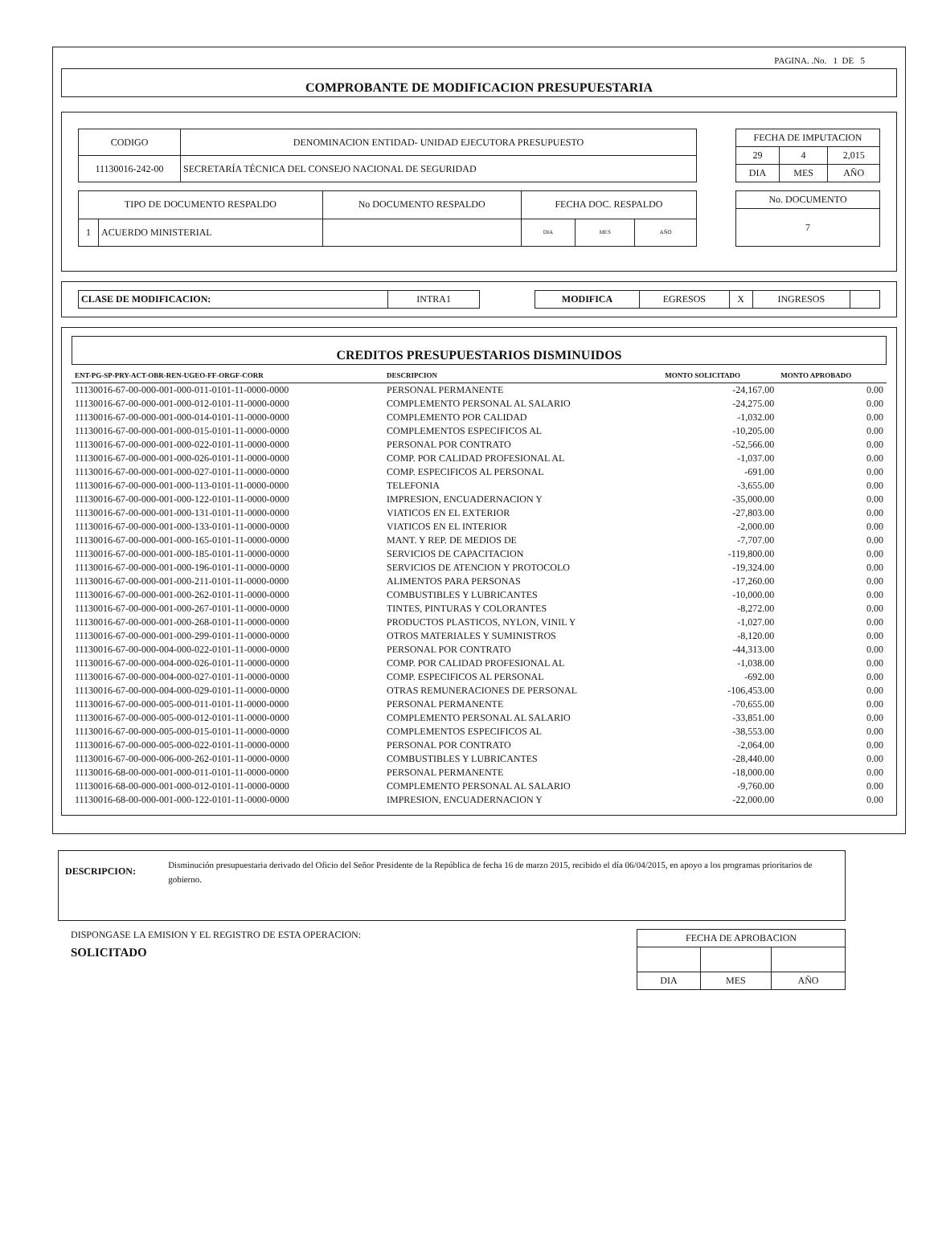PAGINA. .No. 1 DE 5
COMPROBANTE DE MODIFICACION PRESUPUESTARIA
| CODIGO | DENOMINACION ENTIDAD- UNIDAD EJECUTORA PRESUPUESTO |
| 11130016-242-00 | SECRETARÍA TÉCNICA DEL CONSEJO NACIONAL DE SEGURIDAD |
| FECHA DE IMPUTACION | | |
| --- | --- | --- |
| 29 | 4 | 2,015 |
| DIA | MES | AÑO |
| TIPO DE DOCUMENTO RESPALDO | | No DOCUMENTO RESPALDO | FECHA DOC. RESPALDO | | |
| --- | --- | --- | --- | --- | --- |
| 1 | ACUERDO MINISTERIAL | | DIA | MES | AÑO |
| No. DOCUMENTO |
| --- |
| 7 |
| CLASE DE MODIFICACION: | INTRA1 |
| MODIFICA | EGRESOS | X | INGRESOS | |
CREDITOS PRESUPUESTARIOS DISMINUIDOS
| ENT-PG-SP-PRY-ACT-OBR-REN-UGEO-FF-ORGF-CORR | DESCRIPCION | MONTO SOLICITADO | MONTO APROBADO |
| --- | --- | --- | --- |
| 11130016-67-00-000-001-000-011-0101-11-0000-0000 | PERSONAL PERMANENTE | -24,167.00 | 0.00 |
| 11130016-67-00-000-001-000-012-0101-11-0000-0000 | COMPLEMENTO PERSONAL AL SALARIO | -24,275.00 | 0.00 |
| 11130016-67-00-000-001-000-014-0101-11-0000-0000 | COMPLEMENTO POR CALIDAD | -1,032.00 | 0.00 |
| 11130016-67-00-000-001-000-015-0101-11-0000-0000 | COMPLEMENTOS ESPECIFICOS AL | -10,205.00 | 0.00 |
| 11130016-67-00-000-001-000-022-0101-11-0000-0000 | PERSONAL POR CONTRATO | -52,566.00 | 0.00 |
| 11130016-67-00-000-001-000-026-0101-11-0000-0000 | COMP. POR CALIDAD PROFESIONAL AL | -1,037.00 | 0.00 |
| 11130016-67-00-000-001-000-027-0101-11-0000-0000 | COMP. ESPECIFICOS AL PERSONAL | -691.00 | 0.00 |
| 11130016-67-00-000-001-000-113-0101-11-0000-0000 | TELEFONIA | -3,655.00 | 0.00 |
| 11130016-67-00-000-001-000-122-0101-11-0000-0000 | IMPRESION, ENCUADERNACION Y | -35,000.00 | 0.00 |
| 11130016-67-00-000-001-000-131-0101-11-0000-0000 | VIATICOS EN EL EXTERIOR | -27,803.00 | 0.00 |
| 11130016-67-00-000-001-000-133-0101-11-0000-0000 | VIATICOS EN EL INTERIOR | -2,000.00 | 0.00 |
| 11130016-67-00-000-001-000-165-0101-11-0000-0000 | MANT. Y REP. DE MEDIOS DE | -7,707.00 | 0.00 |
| 11130016-67-00-000-001-000-185-0101-11-0000-0000 | SERVICIOS DE CAPACITACION | -119,800.00 | 0.00 |
| 11130016-67-00-000-001-000-196-0101-11-0000-0000 | SERVICIOS DE ATENCION Y PROTOCOLO | -19,324.00 | 0.00 |
| 11130016-67-00-000-001-000-211-0101-11-0000-0000 | ALIMENTOS PARA PERSONAS | -17,260.00 | 0.00 |
| 11130016-67-00-000-001-000-262-0101-11-0000-0000 | COMBUSTIBLES Y LUBRICANTES | -10,000.00 | 0.00 |
| 11130016-67-00-000-001-000-267-0101-11-0000-0000 | TINTES, PINTURAS Y COLORANTES | -8,272.00 | 0.00 |
| 11130016-67-00-000-001-000-268-0101-11-0000-0000 | PRODUCTOS PLASTICOS, NYLON, VINIL Y | -1,027.00 | 0.00 |
| 11130016-67-00-000-001-000-299-0101-11-0000-0000 | OTROS MATERIALES Y SUMINISTROS | -8,120.00 | 0.00 |
| 11130016-67-00-000-004-000-022-0101-11-0000-0000 | PERSONAL POR CONTRATO | -44,313.00 | 0.00 |
| 11130016-67-00-000-004-000-026-0101-11-0000-0000 | COMP. POR CALIDAD PROFESIONAL AL | -1,038.00 | 0.00 |
| 11130016-67-00-000-004-000-027-0101-11-0000-0000 | COMP. ESPECIFICOS AL PERSONAL | -692.00 | 0.00 |
| 11130016-67-00-000-004-000-029-0101-11-0000-0000 | OTRAS REMUNERACIONES DE PERSONAL | -106,453.00 | 0.00 |
| 11130016-67-00-000-005-000-011-0101-11-0000-0000 | PERSONAL PERMANENTE | -70,655.00 | 0.00 |
| 11130016-67-00-000-005-000-012-0101-11-0000-0000 | COMPLEMENTO PERSONAL AL SALARIO | -33,851.00 | 0.00 |
| 11130016-67-00-000-005-000-015-0101-11-0000-0000 | COMPLEMENTOS ESPECIFICOS AL | -38,553.00 | 0.00 |
| 11130016-67-00-000-005-000-022-0101-11-0000-0000 | PERSONAL POR CONTRATO | -2,064.00 | 0.00 |
| 11130016-67-00-000-006-000-262-0101-11-0000-0000 | COMBUSTIBLES Y LUBRICANTES | -28,440.00 | 0.00 |
| 11130016-68-00-000-001-000-011-0101-11-0000-0000 | PERSONAL PERMANENTE | -18,000.00 | 0.00 |
| 11130016-68-00-000-001-000-012-0101-11-0000-0000 | COMPLEMENTO PERSONAL AL SALARIO | -9,760.00 | 0.00 |
| 11130016-68-00-000-001-000-122-0101-11-0000-0000 | IMPRESION, ENCUADERNACION Y | -22,000.00 | 0.00 |
DESCRIPCION:
Disminución presupuestaria derivado del Oficio del Señor Presidente de la República de fecha 16 de marzo 2015, recibido el día 06/04/2015, en apoyo a los programas prioritarios de gobierno.
DISPONGASE LA EMISION Y EL REGISTRO DE ESTA OPERACION:
SOLICITADO
| FECHA DE APROBACION | | |
| --- | --- | --- |
| DIA | MES | AÑO |